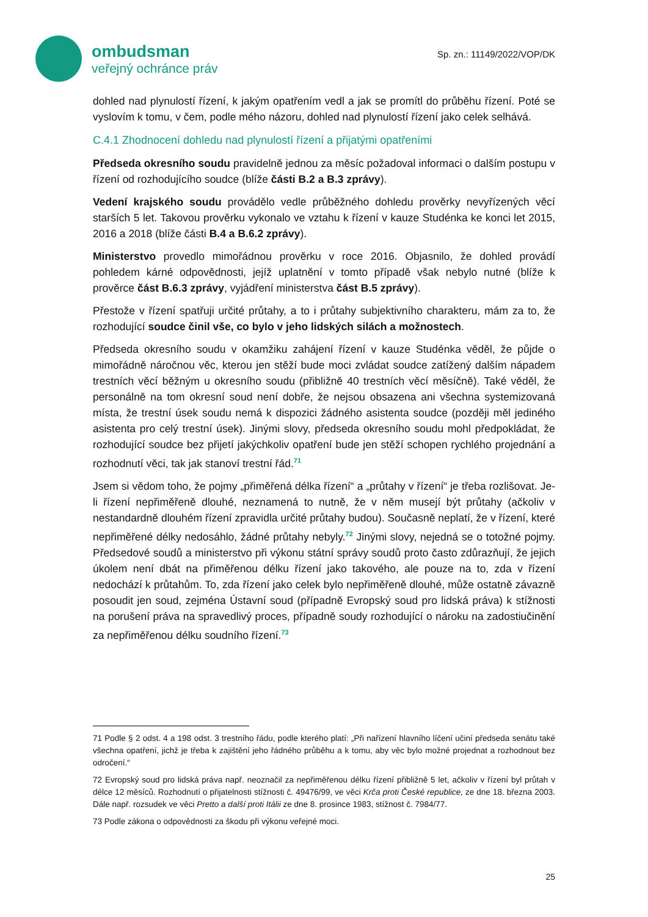ombudsman
veřejný ochránce práv
Sp. zn.: 11149/2022/VOP/DK
dohled nad plynulostí řízení, k jakým opatřením vedl a jak se promítl do průběhu řízení. Poté se vyslovím k tomu, v čem, podle mého názoru, dohled nad plynulostí řízení jako celek selhává.
C.4.1 Zhodnocení dohledu nad plynulostí řízení a přijatými opatřeními
Předseda okresního soudu pravidelně jednou za měsíc požadoval informaci o dalším postupu v řízení od rozhodujícího soudce (blíže části B.2 a B.3 zprávy).
Vedení krajského soudu provádělo vedle průběžného dohledu prověrky nevyřízených věcí starších 5 let. Takovou prověrku vykonalo ve vztahu k řízení v kauze Studénka ke konci let 2015, 2016 a 2018 (blíže části B.4 a B.6.2 zprávy).
Ministerstvo provedlo mimořádnou prověrku v roce 2016. Objasnilo, že dohled provádí pohledem kárné odpovědnosti, jejíž uplatnění v tomto případě však nebylo nutné (blíže k prověrce část B.6.3 zprávy, vyjádření ministerstva část B.5 zprávy).
Přestože v řízení spatřuji určité průtahy, a to i průtahy subjektivního charakteru, mám za to, že rozhodující soudce činil vše, co bylo v jeho lidských silách a možnostech.
Předseda okresního soudu v okamžiku zahájení řízení v kauze Studénka věděl, že půjde o mimořádně náročnou věc, kterou jen stěží bude moci zvládat soudce zatížený dalším nápadem trestních věcí běžným u okresního soudu (přibližně 40 trestních věcí měsíčně). Také věděl, že personálně na tom okresní soud není dobře, že nejsou obsazena ani všechna systemizovaná místa, že trestní úsek soudu nemá k dispozici žádného asistenta soudce (později měl jediného asistenta pro celý trestní úsek). Jinými slovy, předseda okresního soudu mohl předpokládat, že rozhodující soudce bez přijetí jakýchkoliv opatření bude jen stěží schopen rychlého projednání a rozhodnutí věci, tak jak stanoví trestní řád.<sup>71</sup>
Jsem si vědom toho, že pojmy „přiměřená délka řízení“ a „průtahy v řízení“ je třeba rozlišovat. Je-li řízení nepřiměřeně dlouhé, neznamená to nutně, že v něm musejí být průtahy (ačkoliv v nestandardně dlouhém řízení zpravidla určité průtahy budou). Současně neplatí, že v řízení, které nepřiměřené délky nedosáhlo, žádné průtahy nebyly.<sup>72</sup> Jinými slovy, nejedná se o totožné pojmy. Předsedové soudů a ministerstvo při výkonu státní správy soudů proto často zdůrazňují, že jejich úkolem není dbát na přiměřenou délku řízení jako takového, ale pouze na to, zda v řízení nedochází k průtahům. To, zda řízení jako celek bylo nepřiměřeně dlouhé, může ostatně závazně posoudit jen soud, zejména Ústavní soud (případně Evropský soud pro lidská práva) k stížnosti na porušení práva na spravedlivý proces, případně soudy rozhodující o nároku na zadostiučinění za nepřiměřenou délku soudního řízení.<sup>73</sup>
71 Podle § 2 odst. 4 a 198 odst. 3 trestního řádu, podle kterého platí: „Při nařízení hlavního líčení učiní předseda senátu také všechna opatření, jichž je třeba k zajištění jeho řádného průběhu a k tomu, aby věc bylo možné projednat a rozhodnout bez odročení.“
72 Evropský soud pro lidská práva např. neoznačil za nepřiměřenou délku řízení přibližně 5 let, ačkoliv v řízení byl průtah v délce 12 měsíců. Rozhodnutí o přijatelnosti stížnosti č. 49476/99, ve věci Krča proti České republice, ze dne 18. března 2003. Dále např. rozsudek ve věci Pretto a další proti Itálii ze dne 8. prosince 1983, stížnost č. 7984/77.
73 Podle zákona o odpovědnosti za škodu při výkonu veřejné moci.
25